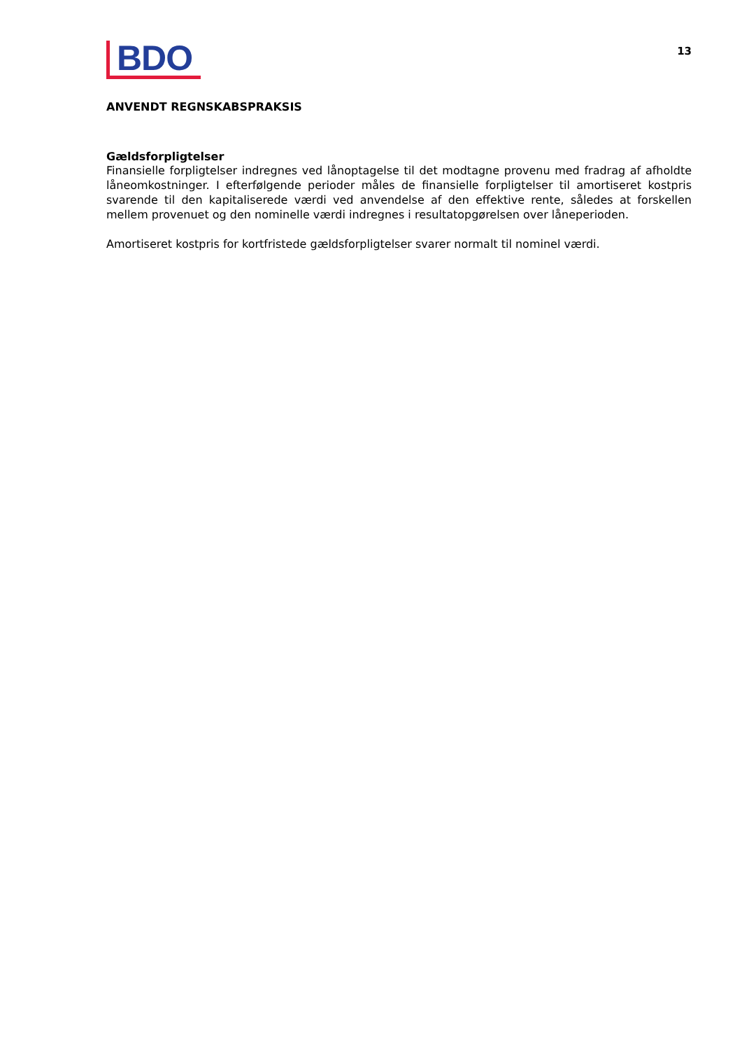BDO
13
ANVENDT REGNSKABSPRAKSIS
Gældsforpligtelser
Finansielle forpligtelser indregnes ved lånoptagelse til det modtagne provenu med fradrag af afholdte låneomkostninger. I efterfølgende perioder måles de finansielle forpligtelser til amortiseret kostpris svarende til den kapitaliserede værdi ved anvendelse af den effektive rente, således at forskellen mellem provenuet og den nominelle værdi indregnes i resultatopgørelsen over låneperioden.
Amortiseret kostpris for kortfristede gældsforpligtelser svarer normalt til nominel værdi.